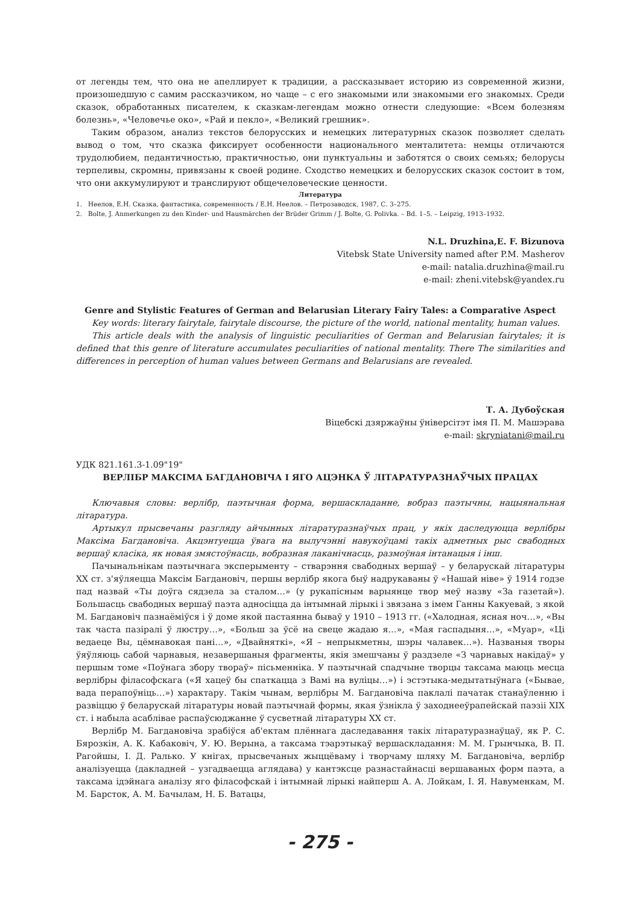от легенды тем, что она не апеллирует к традиции, а рассказывает историю из современной жизни, произошедшую с самим рассказчиком, но чаще – с его знакомыми или знакомыми его знакомых. Среди сказок, обработанных писателем, к сказкам-легендам можно отнести следующие: «Всем болезням болезнь», «Человечье око», «Рай и пекло», «Великий грешник».
Таким образом, анализ текстов белорусских и немецких литературных сказок позволяет сделать вывод о том, что сказка фиксирует особенности национального менталитета: немцы отличаются трудолюбием, педантичностью, практичностью, они пунктуальны и заботятся о своих семьях; белорусы терпеливы, скромны, привязаны к своей родине. Сходство немецких и белорусских сказок состоит в том, что они аккумулируют и транслируют общечеловеческие ценности.
Литература
1. Неелов, Е.Н. Сказка, фантастика, современность / Е.Н. Неелов. – Петрозаводск, 1987, С. 3–275.
2. Bolte, J. Anmerkungen zu den Kinder- und Hausmärchen der Brüder Grimm / J. Bolte, G. Polivka. – Bd. 1–5. – Leipzig, 1913–1932.
N.L. Druzhina,E. F. Bizunova
Vitebsk State University named after P.M. Masherov
e-mail: natalia.druzhina@mail.ru
e-mail: zheni.vitebsk@yandex.ru
Genre and Stylistic Features of German and Belarusian Literary Fairy Tales: a Comparative Aspect
Key words: literary fairytale, fairytale discourse, the picture of the world, national mentality, human values.
This article deals with the analysis of linguistic peculiarities of German and Belarusian fairytales; it is defined that this genre of literature accumulates peculiarities of national mentality. There The similarities and differences in perception of human values between Germans and Belarusians are revealed.
Т. А. Дубоўская
Віцебскі дзяржаўны ўніверсітэт імя П. М. Машэрава
e-mail: skryniatani@mail.ru
УДК 821.161.3-1.09"19"
ВЕРЛІБР МАКСІМА БАГДАНОВІЧА І ЯГО АЦЭНКА Ў ЛІТАРАТУРАЗНАЎЧЫХ ПРАЦАХ
Ключавыя словы: верлібр, паэтычная форма, вершаскладанне, вобраз паэтычны, нацыянальная літаратура.
Артыкул прысвечаны разгляду айчынных літаратуразнаўчых прац, у якіх даследуюцца верлібры Максіма Багдановіча. Акцэнтуецца ўвага на вылучэнні навукоўцамі такіх адметных рыс свабодных вершаў класіка, як новая змястоўнасць, вобразная лаканічнасць, размоўная інтанацыя і інш.
Пачынальнікам паэтычнага эксперыменту – стварэння свабодных вершаў – у беларускай літаратуры XX ст. з'яўляецца Максім Багдановіч, першы верлібр якога быў надрукаваны ў «Нашай ніве» ў 1914 годзе пад назвай «Ты доўга сядзела за сталом…» (у рукапісным варыянце твор меў назву «За газетай»). Большасць свабодных вершаў паэта адносіцца да інтымнай лірыкі і звязана з імем Ганны Какуевай, з якой М. Багдановіч пазнаёміўся і ў доме якой пастаянна бываў у 1910 – 1913 гг. («Халодная, ясная ноч…», «Вы так часта пазіралі ў люстру…», «Больш за ўсё на свеце жадаю я…», «Мая гаспадыня…», «Муар», «Ці ведаеце Вы, цёмнавокая пані…», «Двайняткі», «Я – непрыкметны, шэры чалавек…»). Названыя творы ўяўляюць сабой чарнавыя, незавершаныя фрагменты, якія змешчаны ў раздзеле «З чарнавых накідаў» у першым томе «Поўнага збору твораў» пісьменніка. У паэтычнай спадчыне творцы таксама маюць месца верлібры філасофскага («Я хацеў бы спаткацца з Вамі на вуліцы…») і эстэтыка-медытатыўнага («Бывае, вада перапоўніць…») характару. Такім чынам, верлібры М. Багдановіча паклалі пачатак станаўленню і развіццю ў беларускай літаратуры новай паэтычнай формы, якая ўзнікла ў заходнееўрапейскай паэзіі XIX ст. і набыла асаблівае распаўсюджанне ў сусветнай літаратуры XX ст.
Верлібр М. Багдановіча зрабіўся аб'ектам плённага даследавання такіх літаратуразнаўцаў, як Р. С. Бярозкін, А. К. Кабаковіч, У. Ю. Верына, а таксама тэарэтыкаў вершаскладання: М. М. Грынчыка, В. П. Рагойшы, І. Д. Ралько. У кнігах, прысвечаных жыццёваму і творчаму шляху М. Багдановіча, верлібр аналізуецца (дакладней – узгадваецца аглядава) у кантэксце разнастайнасці вершаваных форм паэта, а таксама ідэйнага аналізу яго філасофскай і інтымнай лірыкі найперш А. А. Лойкам, І. Я. Навуменкам, М. М. Барсток, А. М. Бачылам, Н. Б. Ватацы,
- 275 -